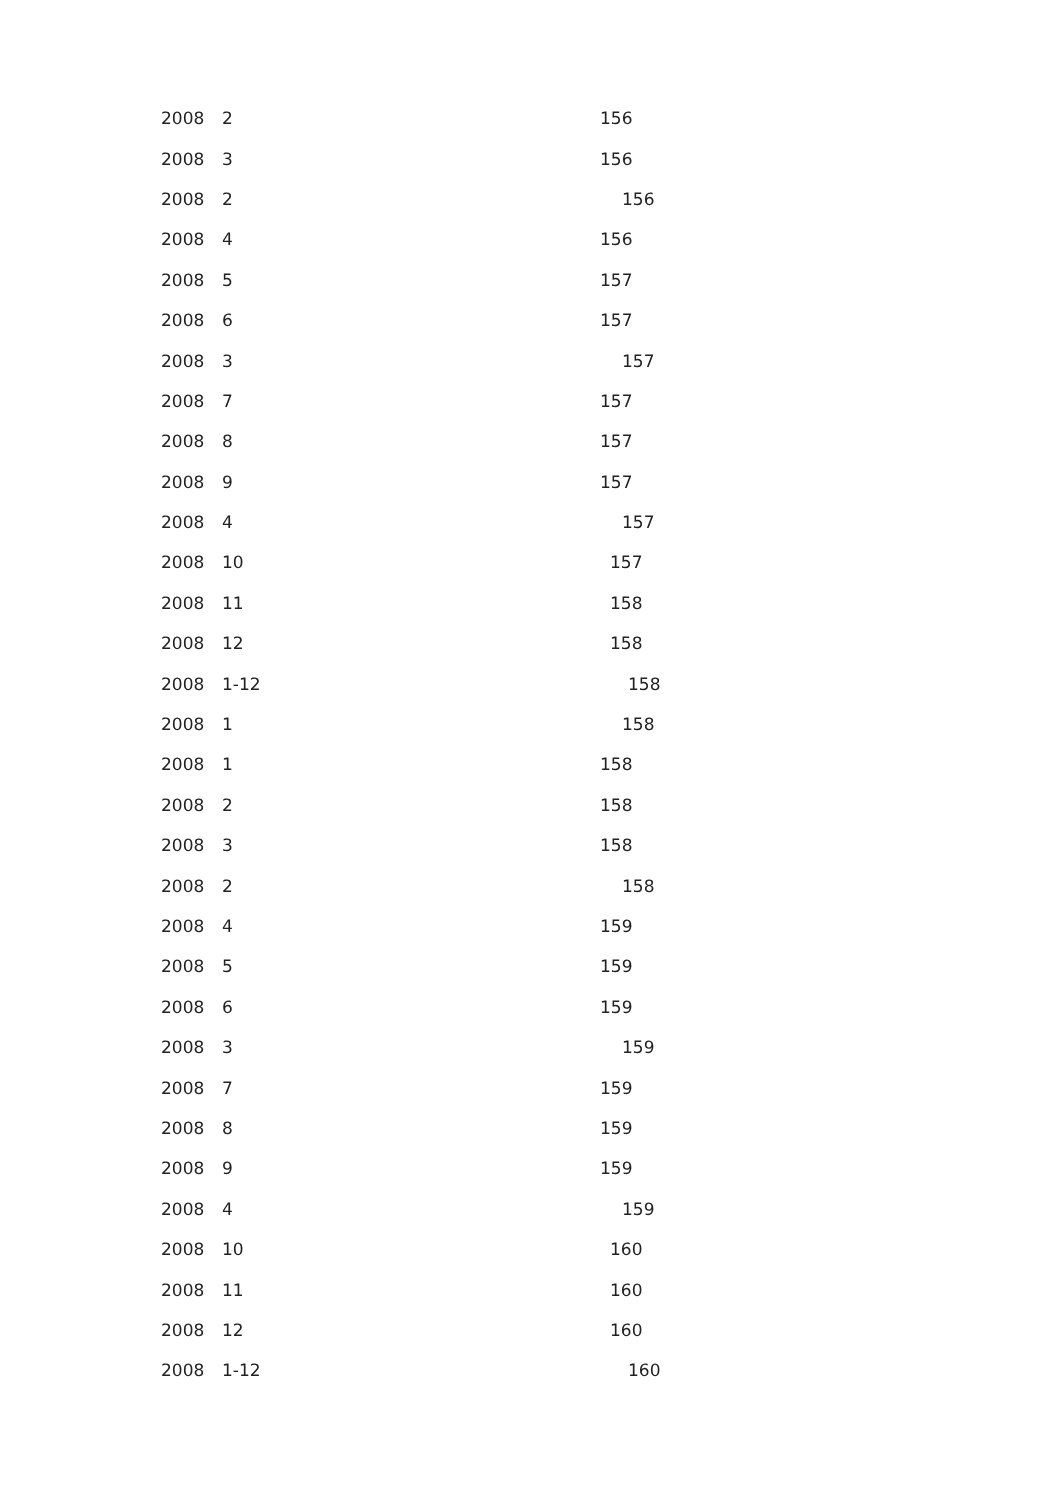2008 2 156
2008 3 156
2008 2 156
2008 4 156
2008 5 157
2008 6 157
2008 3 157
2008 7 157
2008 8 157
2008 9 157
2008 4 157
2008 10 157
2008 11 158
2008 12 158
2008 1-12 158
2008 1 158
2008 1 158
2008 2 158
2008 3 158
2008 2 158
2008 4 159
2008 5 159
2008 6 159
2008 3 159
2008 7 159
2008 8 159
2008 9 159
2008 4 159
2008 10 160
2008 11 160
2008 12 160
2008 1-12 160